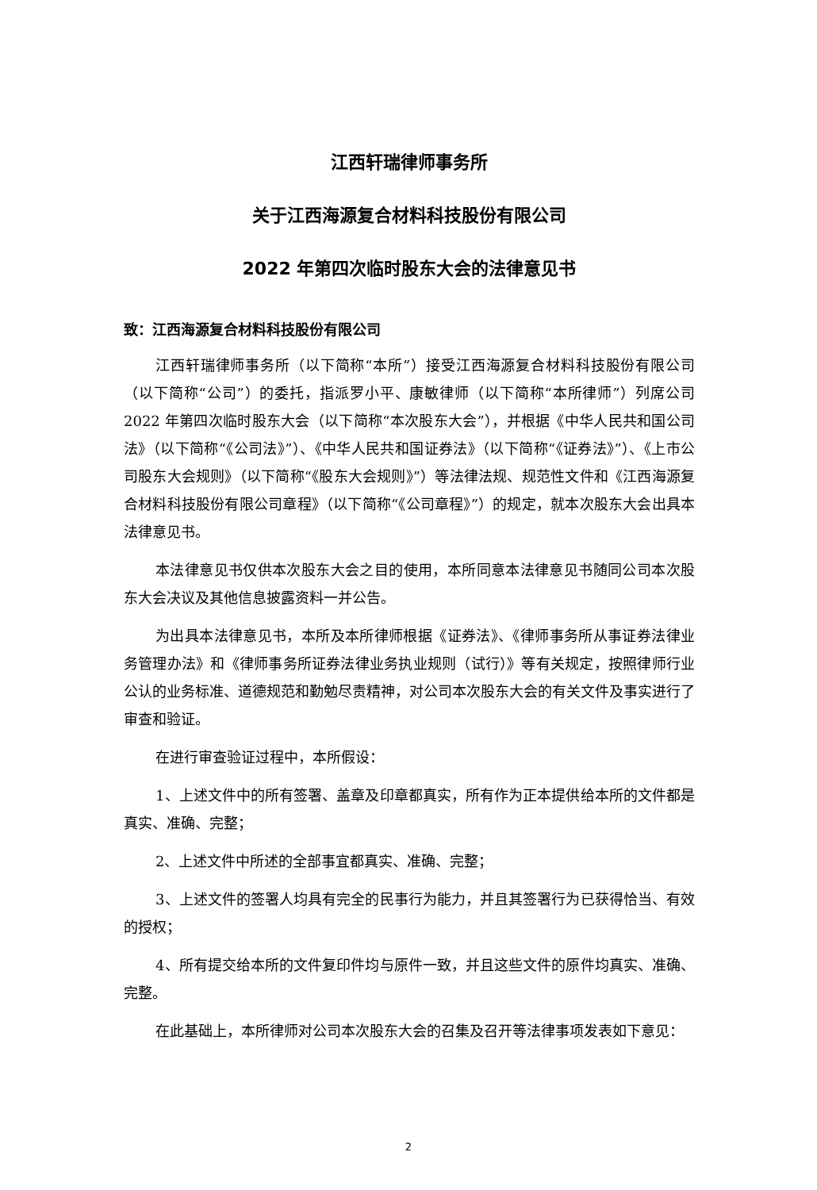江西轩瑞律师事务所
关于江西海源复合材料科技股份有限公司
2022 年第四次临时股东大会的法律意见书
致：江西海源复合材料科技股份有限公司
江西轩瑞律师事务所（以下简称“本所”）接受江西海源复合材料科技股份有限公司（以下简称“公司”）的委托，指派罗小平、康敏律师（以下简称“本所律师”）列席公司 2022 年第四次临时股东大会（以下简称“本次股东大会”），并根据《中华人民共和国公司法》（以下简称“《公司法》”）、《中华人民共和国证券法》（以下简称“《证券法》”）、《上市公司股东大会规则》（以下简称“《股东大会规则》”）等法律法规、规范性文件和《江西海源复合材料科技股份有限公司章程》（以下简称“《公司章程》”）的规定，就本次股东大会出具本法律意见书。
本法律意见书仅供本次股东大会之目的使用，本所同意本法律意见书随同公司本次股东大会决议及其他信息披露资料一并公告。
为出具本法律意见书，本所及本所律师根据《证券法》、《律师事务所从事证券法律业务管理办法》和《律师事务所证券法律业务执业规则（试行）》等有关规定，按照律师行业公认的业务标准、道德规范和勤勉尽责精神，对公司本次股东大会的有关文件及事实进行了审查和验证。
在进行审查验证过程中，本所假设：
1、上述文件中的所有签署、盖章及印章都真实，所有作为正本提供给本所的文件都是真实、准确、完整；
2、上述文件中所述的全部事宜都真实、准确、完整；
3、上述文件的签署人均具有完全的民事行为能力，并且其签署行为已获得恰当、有效的授权；
4、所有提交给本所的文件复印件均与原件一致，并且这些文件的原件均真实、准确、完整。
在此基础上，本所律师对公司本次股东大会的召集及召开等法律事项发表如下意见：
2